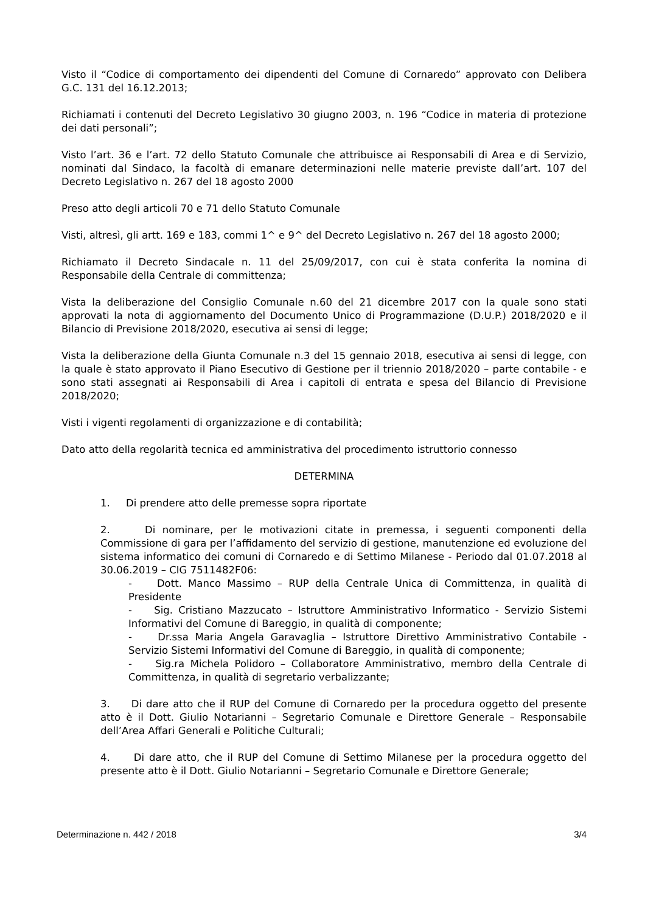Visto il “Codice di comportamento dei dipendenti del Comune di Cornaredo” approvato con Delibera G.C. 131 del 16.12.2013;
Richiamati i contenuti del Decreto Legislativo 30 giugno 2003, n. 196 “Codice in materia di protezione dei dati personali”;
Visto l’art. 36 e l’art. 72 dello Statuto Comunale che attribuisce ai Responsabili di Area e di Servizio, nominati dal Sindaco, la facoltà di emanare determinazioni nelle materie previste dall’art. 107 del Decreto Legislativo n. 267 del 18 agosto 2000
Preso atto degli articoli 70 e 71 dello Statuto Comunale
Visti, altresì, gli artt. 169 e 183, commi 1^ e 9^ del Decreto Legislativo n. 267 del 18 agosto 2000;
Richiamato il Decreto Sindacale n. 11 del 25/09/2017, con cui è stata conferita la nomina di Responsabile della Centrale di committenza;
Vista la deliberazione del Consiglio Comunale n.60 del 21 dicembre 2017 con la quale sono stati approvati la nota di aggiornamento del Documento Unico di Programmazione (D.U.P.) 2018/2020 e il Bilancio di Previsione 2018/2020, esecutiva ai sensi di legge;
Vista la deliberazione della Giunta Comunale n.3 del 15 gennaio 2018, esecutiva ai sensi di legge, con la quale è stato approvato il Piano Esecutivo di Gestione per il triennio 2018/2020 – parte contabile - e sono stati assegnati ai Responsabili di Area i capitoli di entrata e spesa del Bilancio di Previsione 2018/2020;
Visti i vigenti regolamenti di organizzazione e di contabilità;
Dato atto della regolarità tecnica ed amministrativa del procedimento istruttorio connesso
DETERMINA
1. Di prendere atto delle premesse sopra riportate
2. Di nominare, per le motivazioni citate in premessa, i seguenti componenti della Commissione di gara per l’affidamento del servizio di gestione, manutenzione ed evoluzione del sistema informatico dei comuni di Cornaredo e di Settimo Milanese - Periodo dal 01.07.2018 al 30.06.2019 – CIG 7511482F06:
- Dott. Manco Massimo – RUP della Centrale Unica di Committenza, in qualità di Presidente
- Sig. Cristiano Mazzucato – Istruttore Amministrativo Informatico - Servizio Sistemi Informativi del Comune di Bareggio, in qualità di componente;
- Dr.ssa Maria Angela Garavaglia – Istruttore Direttivo Amministrativo Contabile - Servizio Sistemi Informativi del Comune di Bareggio, in qualità di componente;
- Sig.ra Michela Polidoro – Collaboratore Amministrativo, membro della Centrale di Committenza, in qualità di segretario verbalizzante;
3. Di dare atto che il RUP del Comune di Cornaredo per la procedura oggetto del presente atto è il Dott. Giulio Notarianni – Segretario Comunale e Direttore Generale – Responsabile dell’Area Affari Generali e Politiche Culturali;
4. Di dare atto, che il RUP del Comune di Settimo Milanese per la procedura oggetto del presente atto è il Dott. Giulio Notarianni – Segretario Comunale e Direttore Generale;
Determinazione n. 442 / 2018 3/4